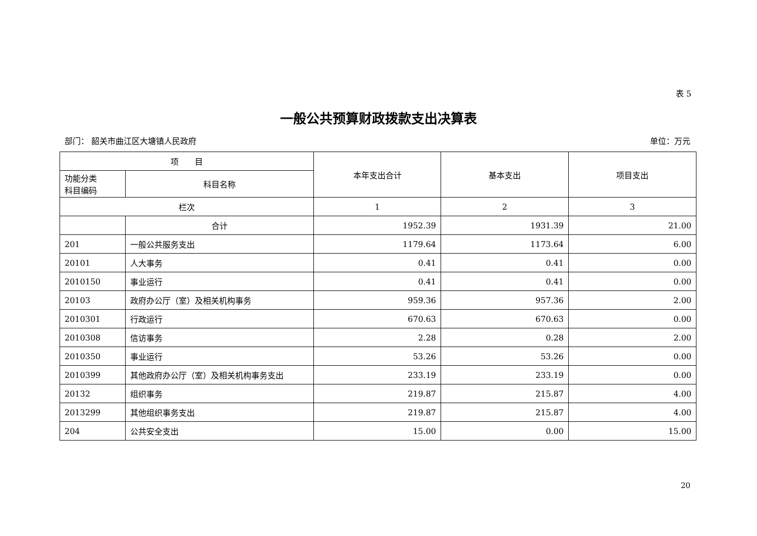表 5
一般公共预算财政拨款支出决算表
部门： 韶关市曲江区大塘镇人民政府 单位：万元
| 项 目 | | 本年支出合计 | 基本支出 | 项目支出 |
| --- | --- | --- | --- | --- |
| 功能分类 科目编码 | 科目名称 | | | |
| 栏次 | | 1 | 2 | 3 |
| | 合计 | 1952.39 | 1931.39 | 21.00 |
| 201 | 一般公共服务支出 | 1179.64 | 1173.64 | 6.00 |
| 20101 | 人大事务 | 0.41 | 0.41 | 0.00 |
| 2010150 | 事业运行 | 0.41 | 0.41 | 0.00 |
| 20103 | 政府办公厅（室）及相关机构事务 | 959.36 | 957.36 | 2.00 |
| 2010301 | 行政运行 | 670.63 | 670.63 | 0.00 |
| 2010308 | 信访事务 | 2.28 | 0.28 | 2.00 |
| 2010350 | 事业运行 | 53.26 | 53.26 | 0.00 |
| 2010399 | 其他政府办公厅（室）及相关机构事务支出 | 233.19 | 233.19 | 0.00 |
| 20132 | 组织事务 | 219.87 | 215.87 | 4.00 |
| 2013299 | 其他组织事务支出 | 219.87 | 215.87 | 4.00 |
| 204 | 公共安全支出 | 15.00 | 0.00 | 15.00 |
20